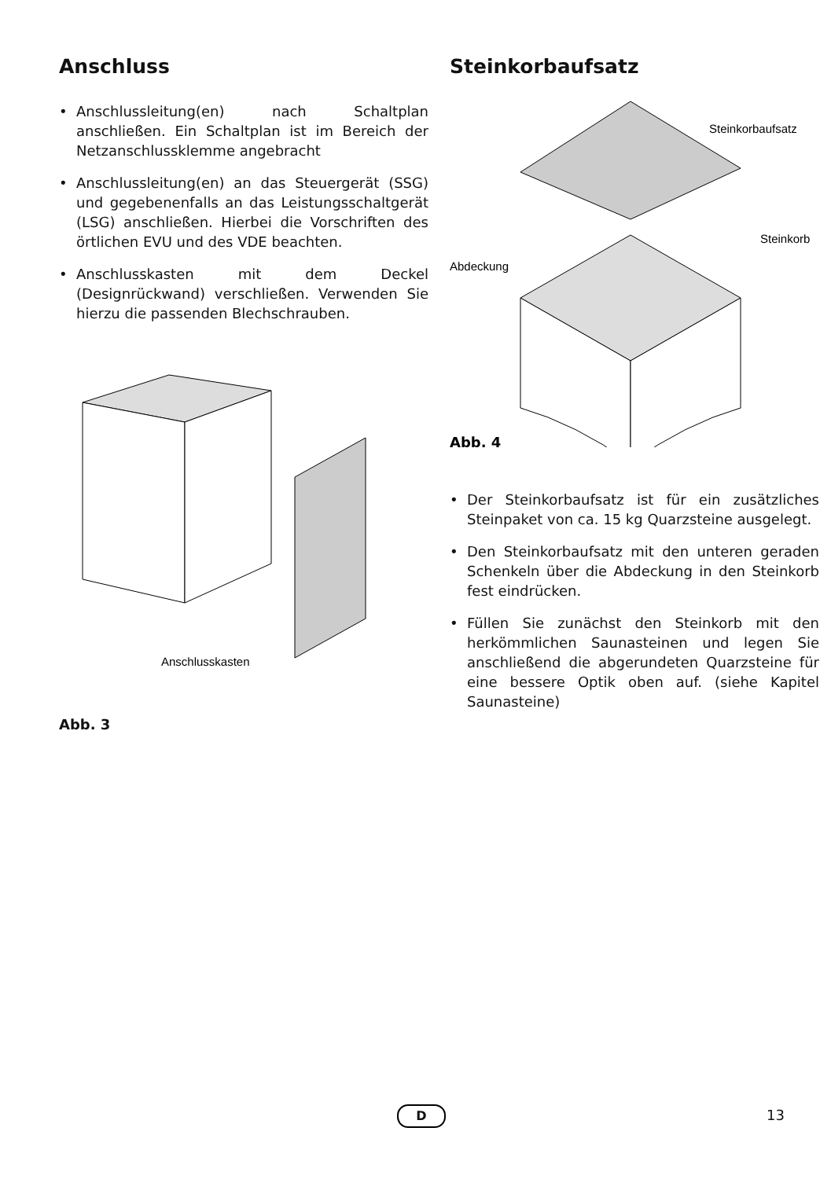Anschluss
• Anschlussleitung(en) nach Schaltplan anschließen. Ein Schaltplan ist im Bereich der Netzanschlussklemme angebracht
• Anschlussleitung(en) an das Steuergerät (SSG) und gegebenenfalls an das Leistungsschaltgerät (LSG) anschließen. Hierbei die Vorschriften des örtlichen EVU und des VDE beachten.
• Anschlusskasten mit dem Deckel (Designrückwand) verschließen. Verwenden Sie hierzu die passenden Blechschrauben.
Anschlusskasten
Abb. 3
Steinkorbaufsatz
Steinkorbaufsatz
Steinkorb
Abdeckung
Abb. 4
• Der Steinkorbaufsatz ist für ein zusätzliches Steinpaket von ca. 15 kg Quarzsteine ausgelegt.
• Den Steinkorbaufsatz mit den unteren geraden Schenkeln über die Abdeckung in den Steinkorb fest eindrücken.
• Füllen Sie zunächst den Steinkorb mit den herkömmlichen Saunasteinen und legen Sie anschließend die abgerundeten Quarzsteine für eine bessere Optik oben auf. (siehe Kapitel Saunasteine)
D 13